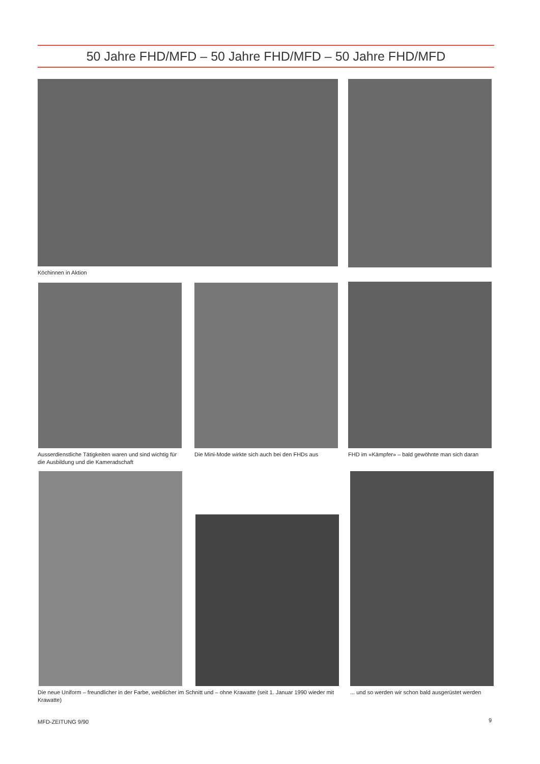50 Jahre FHD/MFD – 50 Jahre FHD/MFD – 50 Jahre FHD/MFD
Köchinnen in Aktion
Ausserdienstliche Tätigkeiten waren und sind wichtig für die Ausbildung und die Kameradschaft
Die Mini-Mode wirkte sich auch bei den FHDs aus
FHD im «Kämpfer» – bald gewöhnte man sich daran
Die neue Uniform – freundlicher in der Farbe, weiblicher im Schnitt und – ohne Krawatte (seit 1. Januar 1990 wieder mit Krawatte)
... und so werden wir schon bald ausgerüstet werden
MFD-ZEITUNG 9/90 9